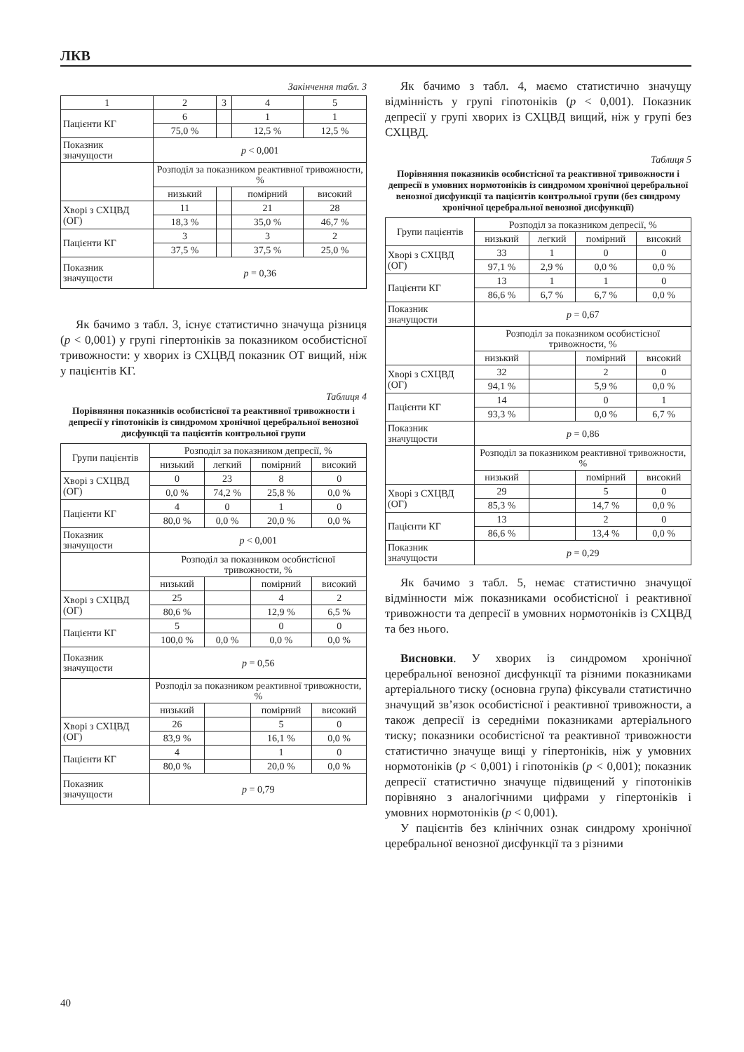ЛКВ
Закінчення табл. 3
| 1 | 2 | 3 | 4 | 5 |
| Пацієнти КГ | 6 | | 1 | 1 |
| | 75,0 % | | 12,5 % | 12,5 % |
| Показник значущости | p < 0,001 | | | |
| | Розподіл за показником реактивної тривожности, % | | | |
| | низький | | помірний | високий |
| Хворі з СХЦВД (ОГ) | 11 | | 21 | 28 |
| | 18,3 % | | 35,0 % | 46,7 % |
| Пацієнти КГ | 3 | | 3 | 2 |
| | 37,5 % | | 37,5 % | 25,0 % |
| Показник значущости | p = 0,36 | | | |
Як бачимо з табл. 3, існує статистично значуща різниця (p < 0,001) у групі гіпертоніків за показником особистісної тривожности: у хворих із СХЦВД показник ОТ вищий, ніж у пацієнтів КГ.
Таблиця 4
Порівняння показників особистісної та реактивної тривожности і депресії у гіпотоніків із синдромом хронічної церебральної венозної дисфункції та пацієнтів контрольної групи
| Групи пацієнтів | Розподіл за показником депресії, % | | | |
| | низький | легкий | помірний | високий |
| Хворі з СХЦВД (ОГ) | 0 | 23 | 8 | 0 |
| | 0,0 % | 74,2 % | 25,8 % | 0,0 % |
| Пацієнти КГ | 4 | 0 | 1 | 0 |
| | 80,0 % | 0,0 % | 20,0 % | 0,0 % |
| Показник значущости | p < 0,001 | | | |
| | Розподіл за показником особистісної тривожности, % | | | |
| | низький | | помірний | високий |
| Хворі з СХЦВД (ОГ) | 25 | | 4 | 2 |
| | 80,6 % | | 12,9 % | 6,5 % |
| Пацієнти КГ | 5 | | 0 | 0 |
| | 100,0 % | 0,0 % | 0,0 % | 0,0 % |
| Показник значущости | p = 0,56 | | | |
| | Розподіл за показником реактивної тривожности, % | | | |
| | низький | | помірний | високий |
| Хворі з СХЦВД (ОГ) | 26 | | 5 | 0 |
| | 83,9 % | | 16,1 % | 0,0 % |
| Пацієнти КГ | 4 | | 1 | 0 |
| | 80,0 % | | 20,0 % | 0,0 % |
| Показник значущости | p = 0,79 | | | |
Як бачимо з табл. 4, маємо статистично значущу відмінність у групі гіпотоніків (p < 0,001). Показник депресії у групі хворих із СХЦВД вищий, ніж у групі без СХЦВД.
Таблиця 5
Порівняння показників особистісної та реактивної тривожности і депресії в умовних нормотоніків із синдромом хронічної церебральної венозної дисфункції та пацієнтів контрольної групи (без синдрому хронічної церебральної венозної дисфункції)
| Групи пацієнтів | Розподіл за показником депресії, % | | | |
| | низький | легкий | помірний | високий |
| Хворі з СХЦВД (ОГ) | 33 | 1 | 0 | 0 |
| | 97,1 % | 2,9 % | 0,0 % | 0,0 % |
| Пацієнти КГ | 13 | 1 | 1 | 0 |
| | 86,6 % | 6,7 % | 6,7 % | 0,0 % |
| Показник значущости | p = 0,67 | | | |
| | Розподіл за показником особистісної тривожности, % | | | |
| | низький | | помірний | високий |
| Хворі з СХЦВД (ОГ) | 32 | | 2 | 0 |
| | 94,1 % | | 5,9 % | 0,0 % |
| Пацієнти КГ | 14 | | 0 | 1 |
| | 93,3 % | | 0,0 % | 6,7 % |
| Показник значущости | p = 0,86 | | | |
| | Розподіл за показником реактивної тривожности, % | | | |
| | низький | | помірний | високий |
| Хворі з СХЦВД (ОГ) | 29 | | 5 | 0 |
| | 85,3 % | | 14,7 % | 0,0 % |
| Пацієнти КГ | 13 | | 2 | 0 |
| | 86,6 % | | 13,4 % | 0,0 % |
| Показник значущости | p = 0,29 | | | |
Як бачимо з табл. 5, немає статистично значущої відмінности між показниками особистісної і реактивної тривожности та депресії в умовних нормотоніків із СХЦВД та без нього.
Висновки. У хворих із синдромом хронічної церебральної венозної дисфункції та різними показниками артеріального тиску (основна група) фіксували статистично значущий зв’язок особистісної і реактивної тривожности, а також депресії із середніми показниками артеріального тиску; показники особистісної та реактивної тривожности статистично значуще вищі у гіпертоніків, ніж у умовних нормотоніків (p < 0,001) і гіпотоніків (p < 0,001); показник депресії статистично значуще підвищений у гіпотоніків порівняно з аналогічними цифрами у гіпертоніків і умовних нормотоніків (p < 0,001).
У пацієнтів без клінічних ознак синдрому хронічної церебральної венозної дисфункції та з різними
40